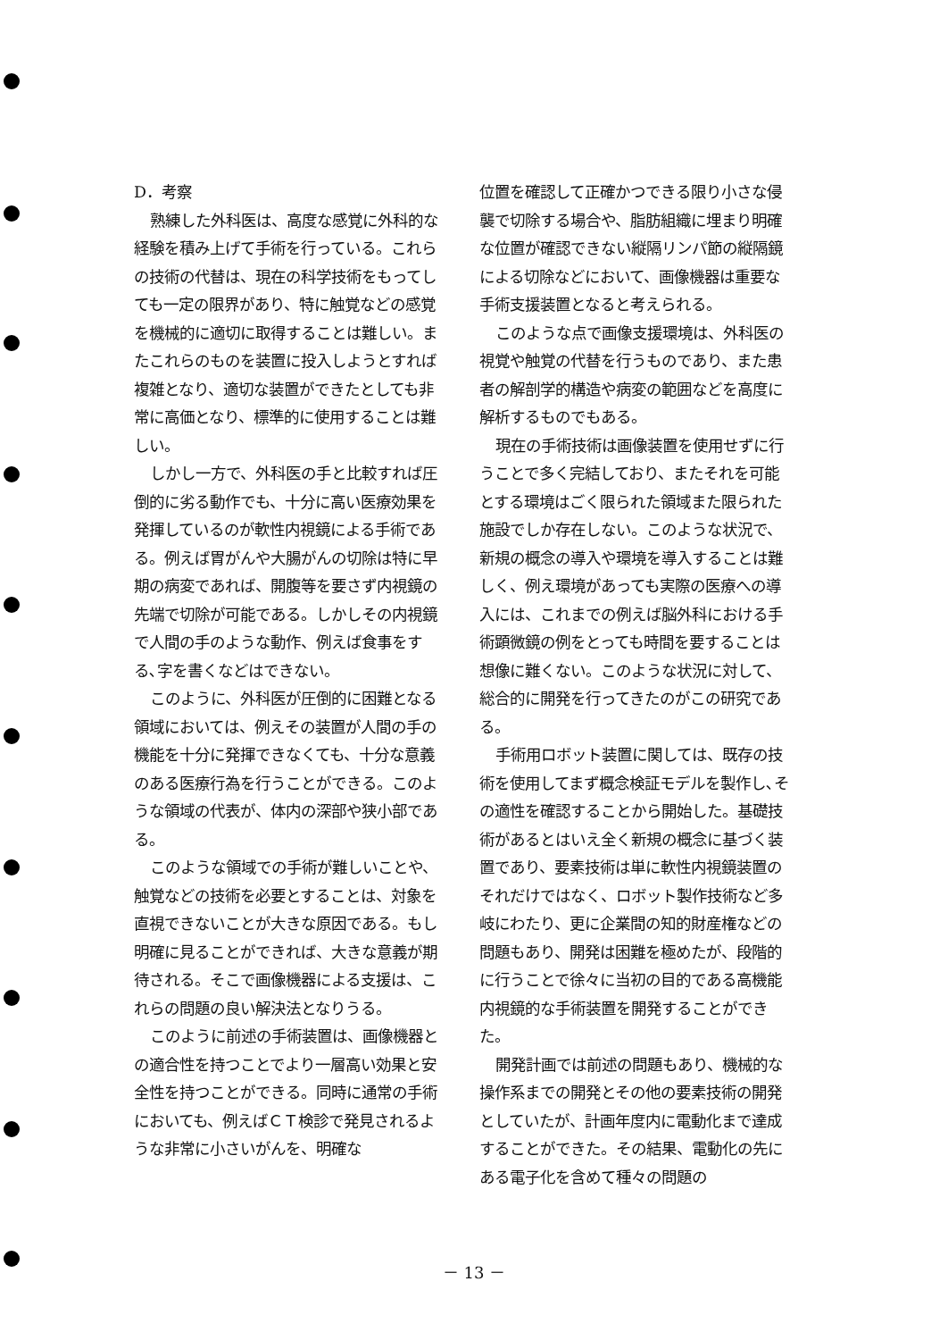D．考察
熟練した外科医は、高度な感覚に外科的な経験を積み上げて手術を行っている。これらの技術の代替は、現在の科学技術をもってしても一定の限界があり、特に触覚などの感覚を機械的に適切に取得することは難しい。またこれらのものを装置に投入しようとすれば複雑となり、適切な装置ができたとしても非常に高価となり、標準的に使用することは難しい。
しかし一方で、外科医の手と比較すれば圧倒的に劣る動作でも、十分に高い医療効果を発揮しているのが軟性内視鏡による手術である。例えば胃がんや大腸がんの切除は特に早期の病変であれば、開腹等を要さず内視鏡の先端で切除が可能である。しかしその内視鏡で人間の手のような動作、例えば食事をする､字を書くなどはできない。
このように、外科医が圧倒的に困難となる領域においては、例えその装置が人間の手の機能を十分に発揮できなくても、十分な意義のある医療行為を行うことができる。このような領域の代表が、体内の深部や狭小部である。
このような領域での手術が難しいことや、触覚などの技術を必要とすることは、対象を直視できないことが大きな原因である。もし明確に見ることができれば、大きな意義が期待される。そこで画像機器による支援は、これらの問題の良い解決法となりうる。
このように前述の手術装置は、画像機器との適合性を持つことでより一層高い効果と安全性を持つことができる。同時に通常の手術においても、例えばＣＴ検診で発見されるような非常に小さいがんを、明確な
位置を確認して正確かつできる限り小さな侵襲で切除する場合や、脂肪組織に埋まり明確な位置が確認できない縦隔リンパ節の縦隔鏡による切除などにおいて、画像機器は重要な手術支援装置となると考えられる。
このような点で画像支援環境は、外科医の視覚や触覚の代替を行うものであり、また患者の解剖学的構造や病変の範囲などを高度に解析するものでもある。
現在の手術技術は画像装置を使用せずに行うことで多く完結しており、またそれを可能とする環境はごく限られた領域また限られた施設でしか存在しない。このような状況で、新規の概念の導入や環境を導入することは難しく、例え環境があっても実際の医療への導入には、これまでの例えば脳外科における手術顕微鏡の例をとっても時間を要することは想像に難くない。このような状況に対して、総合的に開発を行ってきたのがこの研究である。
手術用ロボット装置に関しては、既存の技術を使用してまず概念検証モデルを製作し､その適性を確認することから開始した。基礎技術があるとはいえ全く新規の概念に基づく装置であり、要素技術は単に軟性内視鏡装置のそれだけではなく、ロボット製作技術など多岐にわたり、更に企業間の知的財産権などの問題もあり、開発は困難を極めたが、段階的に行うことで徐々に当初の目的である高機能内視鏡的な手術装置を開発することができた。
開発計画では前述の問題もあり、機械的な操作系までの開発とその他の要素技術の開発としていたが、計画年度内に電動化まで達成することができた。その結果、電動化の先にある電子化を含めて種々の問題の
－ 13 －